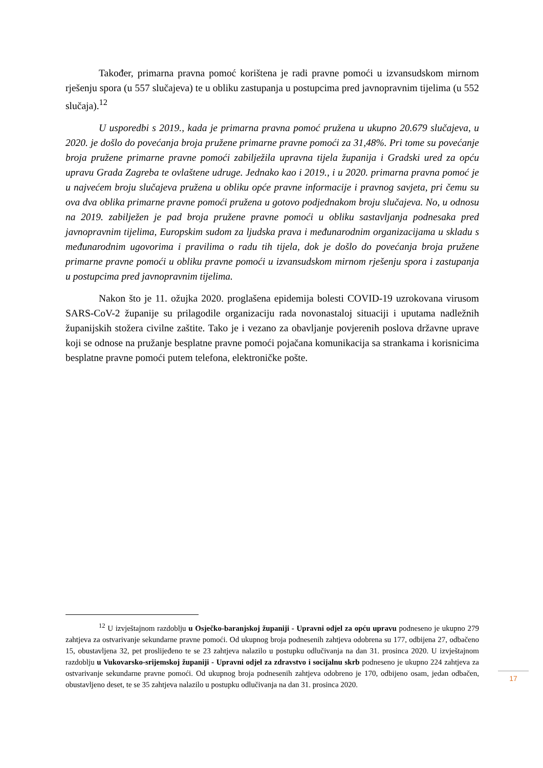Također, primarna pravna pomoć korištena je radi pravne pomoći u izvansudskom mirnom rješenju spora (u 557 slučajeva) te u obliku zastupanja u postupcima pred javnopravnim tijelima (u 552 slučaja).<sup>12</sup>
U usporedbi s 2019., kada je primarna pravna pomoć pružena u ukupno 20.679 slučajeva, u 2020. je došlo do povećanja broja pružene primarne pravne pomoći za 31,48%. Pri tome su povećanje broja pružene primarne pravne pomoći zabilježila upravna tijela županija i Gradski ured za opću upravu Grada Zagreba te ovlaštene udruge. Jednako kao i 2019., i u 2020. primarna pravna pomoć je u najvećem broju slučajeva pružena u obliku opće pravne informacije i pravnog savjeta, pri čemu su ova dva oblika primarne pravne pomoći pružena u gotovo podjednakom broju slučajeva. No, u odnosu na 2019. zabilježen je pad broja pružene pravne pomoći u obliku sastavljanja podnesaka pred javnopravnim tijelima, Europskim sudom za ljudska prava i međunarodnim organizacijama u skladu s međunarodnim ugovorima i pravilima o radu tih tijela, dok je došlo do povećanja broja pružene primarne pravne pomoći u obliku pravne pomoći u izvansudskom mirnom rješenju spora i zastupanja u postupcima pred javnopravnim tijelima.
Nakon što je 11. ožujka 2020. proglašena epidemija bolesti COVID-19 uzrokovana virusom SARS-CoV-2 županije su prilagodile organizaciju rada novonastaloj situaciji i uputama nadležnih županijskih stožera civilne zaštite. Tako je i vezano za obavljanje povjerenih poslova državne uprave koji se odnose na pružanje besplatne pravne pomoći pojačana komunikacija sa strankama i korisnicima besplatne pravne pomoći putem telefona, elektroničke pošte.
<sup>12</sup> U izvještajnom razdoblju u Osječko-baranjskoj županiji - Upravni odjel za opću upravu podneseno je ukupno 279 zahtjeva za ostvarivanje sekundarne pravne pomoći. Od ukupnog broja podnesenih zahtjeva odobrena su 177, odbijena 27, odbačeno 15, obustavljena 32, pet proslijeđeno te se 23 zahtjeva nalazilo u postupku odlučivanja na dan 31. prosinca 2020. U izvještajnom razdoblju u Vukovarsko-srijemskoj županiji - Upravni odjel za zdravstvo i socijalnu skrb podneseno je ukupno 224 zahtjeva za ostvarivanje sekundarne pravne pomoći. Od ukupnog broja podnesenih zahtjeva odobreno je 170, odbijeno osam, jedan odbačen, obustavljeno deset, te se 35 zahtjeva nalazilo u postupku odlučivanja na dan 31. prosinca 2020.
17